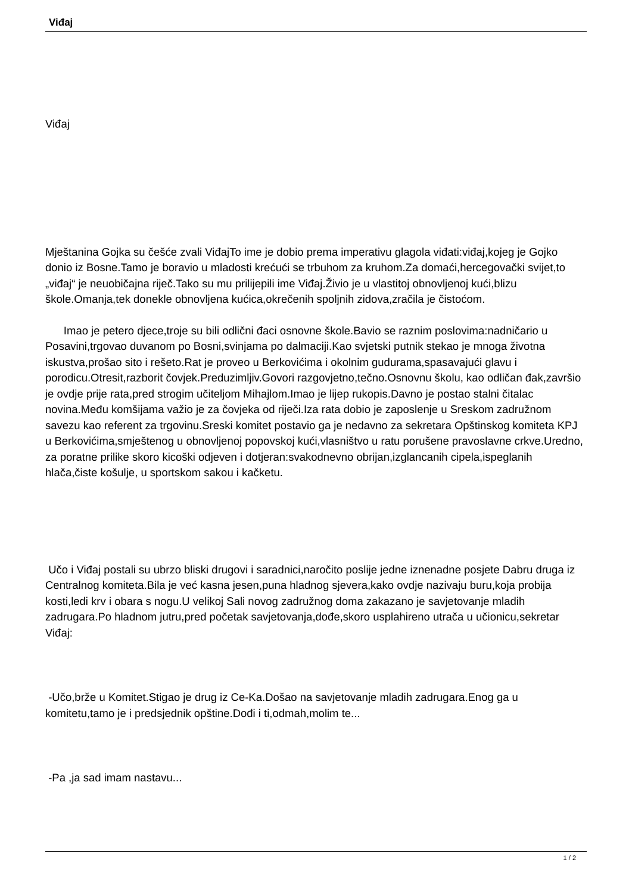Viđaj
Viđaj
Mještanina Gojka su češće zvali ViđajTo ime je dobio prema imperativu glagola viđati:viđaj,kojeg je Gojko donio iz Bosne.Tamo je boravio u mladosti krećući se trbuhom za kruhom.Za domaći,hercegovački svijet,to „viđaj“ je neuobičajna riječ.Tako su mu prilijepili ime Viđaj.Živio je u vlastitoj obnovljenoj kući,blizu škole.Omanja,tek donekle obnovljena kućica,okrečenih spoljnih zidova,zračila je čistoćom.
Imao je petero djece,troje su bili odlični đaci osnovne škole.Bavio se raznim poslovima:nadničario u Posavini,trgovao duvanom po Bosni,svinjama po dalmaciji.Kao svjetski putnik stekao je mnoga životna iskustva,prošao sito i rešeto.Rat je proveo u Berkovićima i okolnim gudurama,spasavajući glavu i porodicu.Otresit,razborit čovjek.Preduzimljiv.Govori razgovjetno,tečno.Osnovnu školu, kao odličan đak,završio je ovdje prije rata,pred strogim učiteljom Mihajlom.Imao je lijep rukopis.Davno je postao stalni čitalac novina.Među komšijama važio je za čovjeka od riječi.Iza rata dobio je zaposlenje u Sreskom zadružnom savezu kao referent za trgovinu.Sreski komitet postavio ga je nedavno za sekretara Opštinskog komiteta KPJ u Berkovićima,smještenog u obnovljenoj popovskoj kući,vlasništvo u ratu porušene pravoslavne crkve.Uredno, za poratne prilike skoro kicoški odjeven i dotjeran:svakodnevno obrijan,izglancanih cipela,ispeglanih hlača,čiste košulje, u sportskom sakou i kačketu.
Učo i Viđaj postali su ubrzo bliski drugovi i saradnici,naročito poslije jedne iznenadne posjete Dabru druga iz Centralnog komiteta.Bila je već kasna jesen,puna hladnog sjevera,kako ovdje nazivaju buru,koja probija kosti,ledi krv i obara s nogu.U velikoj Sali novog zadružnog doma zakazano je savjetovanje mladih zadrugara.Po hladnom jutru,pred početak savjetovanja,dođe,skoro usplahireno utrača u učionicu,sekretar Viđaj:
-Učo,brže u Komitet.Stigao je drug iz Ce-Ka.Došao na savjetovanje mladih zadrugara.Enog ga u komitetu,tamo je i predsjednik opštine.Dođi i ti,odmah,molim te...
-Pa ,ja sad imam nastavu...
1 / 2